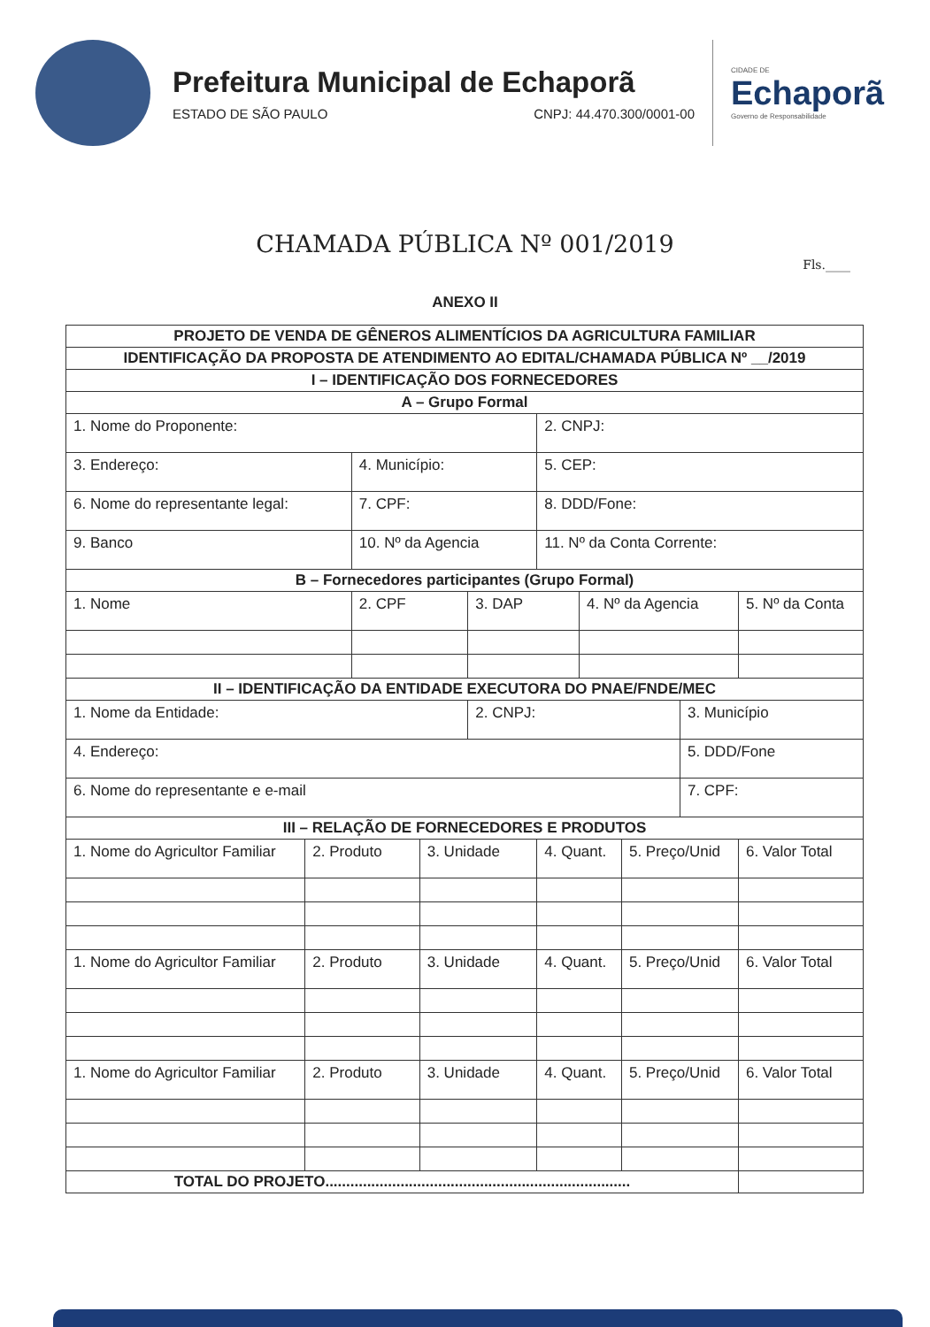Prefeitura Municipal de Echaporã
ESTADO DE SÃO PAULO CNPJ: 44.470.300/0001-00
CIDADE DE
Echaporã
Governo de Responsabilidade
CHAMADA PÚBLICA Nº 001/2019
Fls.____
ANEXO II
| PROJETO DE VENDA DE GÊNEROS ALIMENTÍCIOS DA AGRICULTURA FAMILIAR | | | | | | | | | |
| IDENTIFICAÇÃO DA PROPOSTA DE ATENDIMENTO AO EDITAL/CHAMADA PÚBLICA Nº __/2019 | | | | | | | | | |
| I – IDENTIFICAÇÃO DOS FORNECEDORES | | | | | | | | | |
| A – Grupo Formal | | | | | | | | | |
| 1. Nome do Proponente: | | | | | 2. CNPJ: | | | | |
| 3. Endereço: | | 4. Município: | | | 5. CEP: | | | | |
| 6. Nome do representante legal: | | 7. CPF: | | | 8. DDD/Fone: | | | | |
| 9. Banco | | 10. Nº da Agencia | | | 11. Nº da Conta Corrente: | | | | |
| B – Fornecedores participantes (Grupo Formal) | | | | | | | | | |
| 1. Nome | | 2. CPF | | 3. DAP | | 4. Nº da Agencia | | | 5. Nº da Conta |
| II – IDENTIFICAÇÃO DA ENTIDADE EXECUTORA DO PNAE/FNDE/MEC | | | | | | | | | |
| 1. Nome da Entidade: | | | | 2. CNPJ: | | | | 3. Município | |
| 4. Endereço: | | | | | | | | 5. DDD/Fone | |
| 6. Nome do representante e e-mail | | | | | | | | 7. CPF: | |
| III – RELAÇÃO DE FORNECEDORES E PRODUTOS | | | | | | | | | |
| 1. Nome do Agricultor Familiar | 2. Produto | | 3. Unidade | | 4. Quant. | | 5. Preço/Unid | | 6. Valor Total |
| 1. Nome do Agricultor Familiar | 2. Produto | | 3. Unidade | | 4. Quant. | | 5. Preço/Unid | | 6. Valor Total |
| 1. Nome do Agricultor Familiar | 2. Produto | | 3. Unidade | | 4. Quant. | | 5. Preço/Unid | | 6. Valor Total |
| TOTAL DO PROJETO......................................................................... | | | | | | | | | |